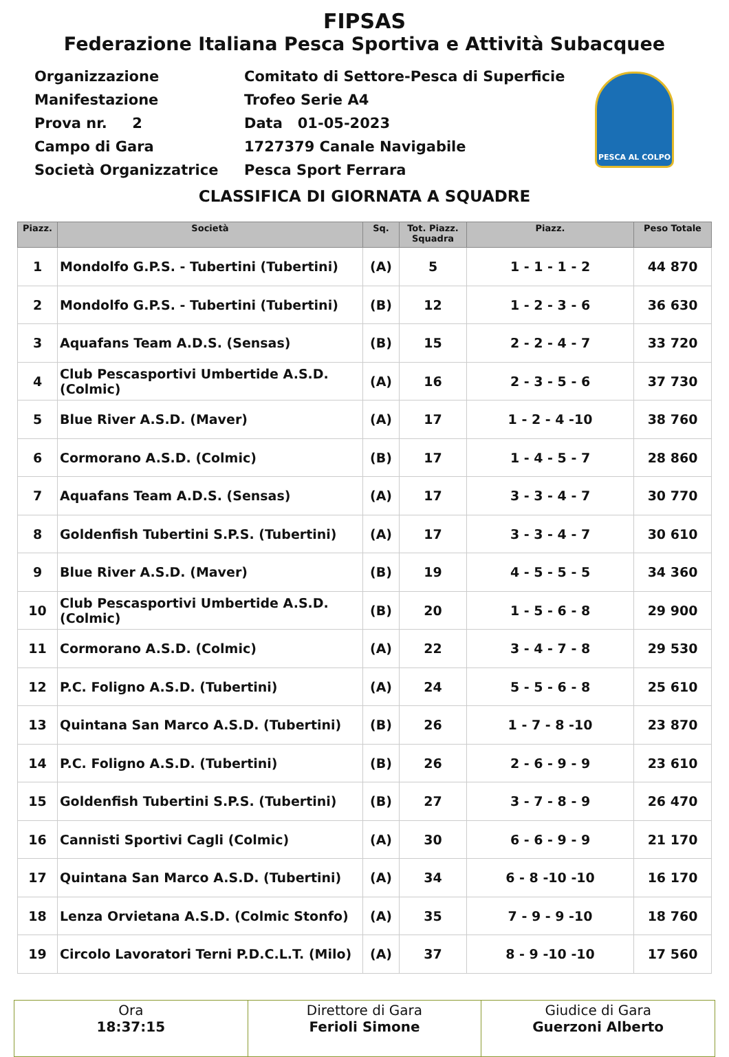FIPSAS
Federazione Italiana Pesca Sportiva e Attività Subacquee
| Organizzazione | Comitato di Settore-Pesca di Superficie |
| Manifestazione | Trofeo Serie A4 |
| Prova nr. 2 | Data 01-05-2023 |
| Campo di Gara | 1727379 Canale Navigabile |
| Società Organizzatrice | Pesca Sport Ferrara |
PESCA AL COLPO
CLASSIFICA DI GIORNATA A SQUADRE
| Piazz. | Società | Sq. | Tot. Piazz. Squadra | Piazz. | Peso Totale |
| --- | --- | --- | --- | --- | --- |
| 1 | Mondolfo G.P.S. - Tubertini (Tubertini) | (A) | 5 | 1 - 1 - 1 - 2 | 44 870 |
| 2 | Mondolfo G.P.S. - Tubertini (Tubertini) | (B) | 12 | 1 - 2 - 3 - 6 | 36 630 |
| 3 | Aquafans Team A.D.S. (Sensas) | (B) | 15 | 2 - 2 - 4 - 7 | 33 720 |
| 4 | Club Pescasportivi Umbertide A.S.D. (Colmic) | (A) | 16 | 2 - 3 - 5 - 6 | 37 730 |
| 5 | Blue River A.S.D. (Maver) | (A) | 17 | 1 - 2 - 4 -10 | 38 760 |
| 6 | Cormorano A.S.D. (Colmic) | (B) | 17 | 1 - 4 - 5 - 7 | 28 860 |
| 7 | Aquafans Team A.D.S. (Sensas) | (A) | 17 | 3 - 3 - 4 - 7 | 30 770 |
| 8 | Goldenfish Tubertini S.P.S. (Tubertini) | (A) | 17 | 3 - 3 - 4 - 7 | 30 610 |
| 9 | Blue River A.S.D. (Maver) | (B) | 19 | 4 - 5 - 5 - 5 | 34 360 |
| 10 | Club Pescasportivi Umbertide A.S.D. (Colmic) | (B) | 20 | 1 - 5 - 6 - 8 | 29 900 |
| 11 | Cormorano A.S.D. (Colmic) | (A) | 22 | 3 - 4 - 7 - 8 | 29 530 |
| 12 | P.C. Foligno A.S.D. (Tubertini) | (A) | 24 | 5 - 5 - 6 - 8 | 25 610 |
| 13 | Quintana San Marco A.S.D. (Tubertini) | (B) | 26 | 1 - 7 - 8 -10 | 23 870 |
| 14 | P.C. Foligno A.S.D. (Tubertini) | (B) | 26 | 2 - 6 - 9 - 9 | 23 610 |
| 15 | Goldenfish Tubertini S.P.S. (Tubertini) | (B) | 27 | 3 - 7 - 8 - 9 | 26 470 |
| 16 | Cannisti Sportivi Cagli (Colmic) | (A) | 30 | 6 - 6 - 9 - 9 | 21 170 |
| 17 | Quintana San Marco A.S.D. (Tubertini) | (A) | 34 | 6 - 8 -10 -10 | 16 170 |
| 18 | Lenza Orvietana A.S.D. (Colmic Stonfo) | (A) | 35 | 7 - 9 - 9 -10 | 18 760 |
| 19 | Circolo Lavoratori Terni P.D.C.L.T. (Milo) | (A) | 37 | 8 - 9 -10 -10 | 17 560 |
| Ora 18:37:15 | Direttore di Gara Ferioli Simone | Giudice di Gara Guerzoni Alberto |